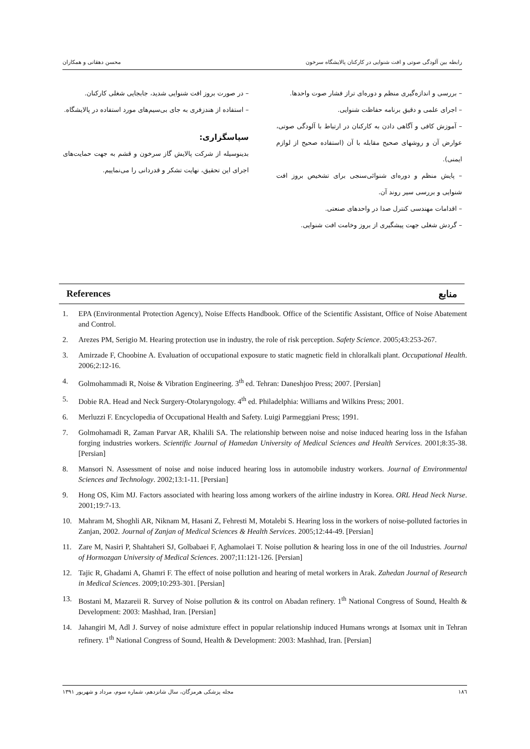رابطه بین آلودگی صوتی و افت شنوایی در کارکنان پالایشگاه سرخون محسن دهقانی و همکاران
– بررسی و اندازه‌گیری منظم و دوره‌ای تراز فشار صوت واحدها.
– اجرای علمی و دقیق برنامه حفاظت شنوایی.
– آموزش کافی و آگاهی دادن به کارکنان در ارتباط با آلودگی صوتی، عوارض آن و روشهای صحیح مقابله با آن (استفاده صحیح از لوازم ایمنی).
– پایش منظم و دوره‌ای شنوائی‌سنجی برای تشخیص بروز افت شنوایی و بررسی سیر روند آن.
– اقدامات مهندسی کنترل صدا در واحدهای صنعتی.
– گردش شغلی جهت پیشگیری از بروز وخامت افت شنوایی.
– در صورت بروز افت شنوایی شدید، جابجایی شغلی کارکنان.
– استفاده از هندزفری به جای بی‌سیم‌های مورد استفاده در پالایشگاه.
سپاسگزاری:
بدینوسیله از شرکت پالایش گاز سرخون و قشم به جهت حمایت‌های اجرای این تحقیق، نهایت تشکر و قدردانی را می‌نماییم.
References منابع
1. EPA (Environmental Protection Agency), Noise Effects Handbook. Office of the Scientific Assistant, Office of Noise Abatement and Control.
2. Arezes PM, Serigio M. Hearing protection use in industry, the role of risk perception. Safety Science. 2005;43:253-267.
3. Amirzade F, Choobine A. Evaluation of occupational exposure to static magnetic field in chloralkali plant. Occupational Health. 2006;2:12-16.
4. Golmohammadi R, Noise & Vibration Engineering. 3<sup>th</sup> ed. Tehran: Daneshjoo Press; 2007. [Persian]
5. Dobie RA. Head and Neck Surgery-Otolaryngology. 4<sup>th</sup> ed. Philadelphia: Williams and Wilkins Press; 2001.
6. Merluzzi F. Encyclopedia of Occupational Health and Safety. Luigi Parmeggiani Press; 1991.
7. Golmohamadi R, Zaman Parvar AR, Khalili SA. The relationship between noise and noise induced hearing loss in the Isfahan forging industries workers. Scientific Journal of Hamedan University of Medical Sciences and Health Services. 2001;8:35-38. [Persian]
8. Mansori N. Assessment of noise and noise induced hearing loss in automobile industry workers. Journal of Environmental Sciences and Technology. 2002;13:1-11. [Persian]
9. Hong OS, Kim MJ. Factors associated with hearing loss among workers of the airline industry in Korea. ORL Head Neck Nurse. 2001;19:7-13.
10. Mahram M, Shoghli AR, Niknam M, Hasani Z, Fehresti M, Motalebi S. Hearing loss in the workers of noise-polluted factories in Zanjan, 2002. Journal of Zanjan of Medical Sciences & Health Services. 2005;12:44-49. [Persian]
11. Zare M, Nasiri P, Shahtaheri SJ, Golbabaei F, Aghamolaei T. Noise pollution & hearing loss in one of the oil Industries. Journal of Hormozgan University of Medical Sciences. 2007;11:121-126. [Persian]
12. Tajic R, Ghadami A, Ghamri F. The effect of noise pollution and hearing of metal workers in Arak. Zahedan Journal of Research in Medical Sciences. 2009;10:293-301. [Persian]
13. Bostani M, Mazareii R. Survey of Noise pollution & its control on Abadan refinery. 1<sup>th</sup> National Congress of Sound, Health & Development: 2003: Mashhad, Iran. [Persian]
14. Jahangiri M, Adl J. Survey of noise admixture effect in popular relationship induced Humans wrongs at Isomax unit in Tehran refinery. 1<sup>th</sup> National Congress of Sound, Health & Development: 2003: Mashhad, Iran. [Persian]
١٨٦ مجله پزشکی هرمزگان، سال شانزدهم، شماره سوم، مرداد و شهریور ١٣٩١